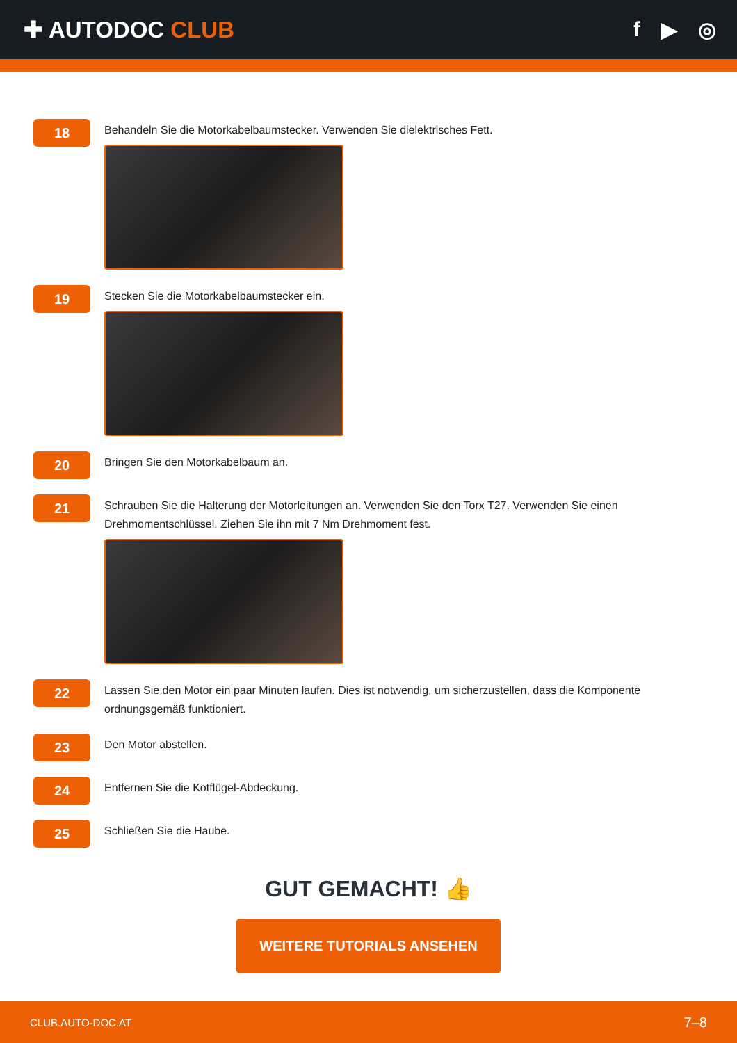✚ AUTODOC CLUB f ▶ ◎
18
Behandeln Sie die Motorkabelbaumstecker. Verwenden Sie dielektrisches Fett.
19
Stecken Sie die Motorkabelbaumstecker ein.
20
Bringen Sie den Motorkabelbaum an.
21
Schrauben Sie die Halterung der Motorleitungen an. Verwenden Sie den Torx T27. Verwenden Sie einen Drehmomentschlüssel. Ziehen Sie ihn mit 7 Nm Drehmoment fest.
22
Lassen Sie den Motor ein paar Minuten laufen. Dies ist notwendig, um sicherzustellen, dass die Komponente ordnungsgemäß funktioniert.
23
Den Motor abstellen.
24
Entfernen Sie die Kotflügel-Abdeckung.
25
Schließen Sie die Haube.
GUT GEMACHT! 👍
WEITERE TUTORIALS ANSEHEN
CLUB.AUTO-DOC.AT 7–8